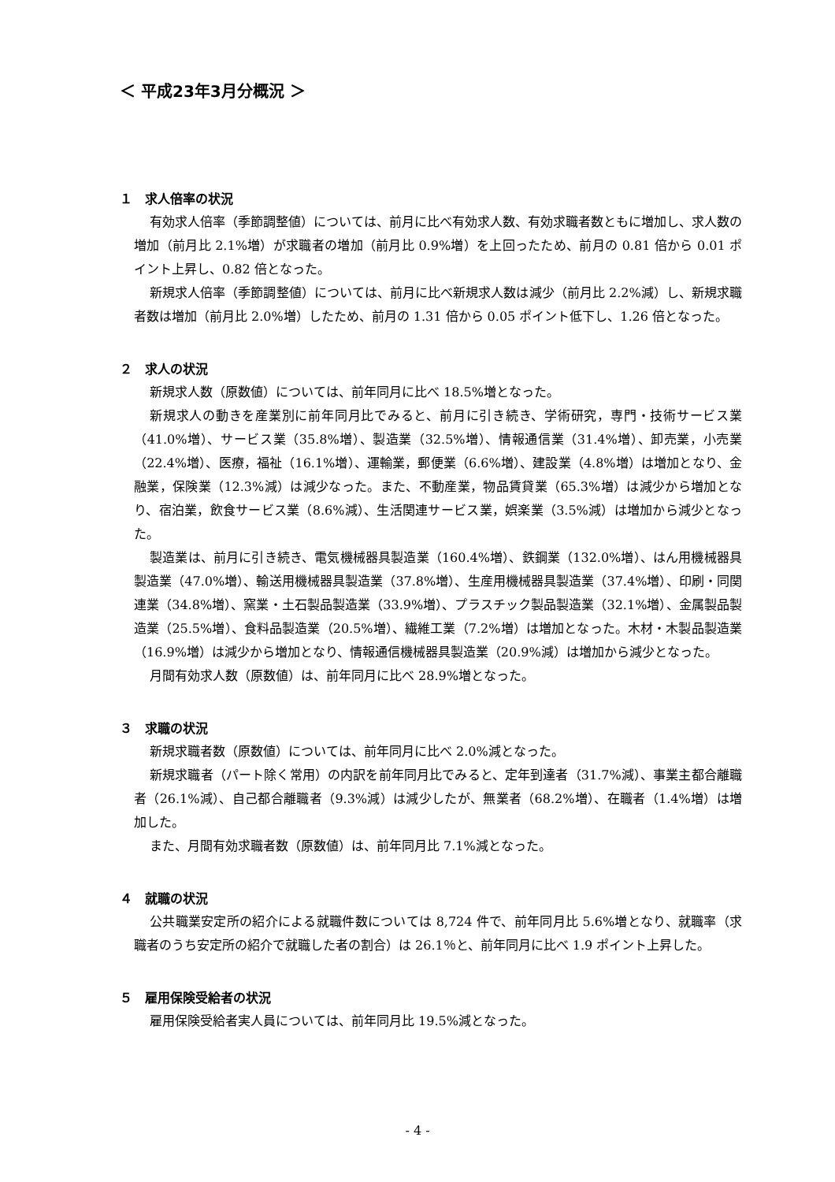＜ 平成23年3月分概況 ＞
１　求人倍率の状況
有効求人倍率（季節調整値）については、前月に比べ有効求人数、有効求職者数ともに増加し、求人数の増加（前月比 2.1%増）が求職者の増加（前月比 0.9%増）を上回ったため、前月の 0.81 倍から 0.01 ポイント上昇し、0.82 倍となった。
新規求人倍率（季節調整値）については、前月に比べ新規求人数は減少（前月比 2.2%減）し、新規求職者数は増加（前月比 2.0%増）したため、前月の 1.31 倍から 0.05 ポイント低下し、1.26 倍となった。
２　求人の状況
新規求人数（原数値）については、前年同月に比べ 18.5%増となった。
新規求人の動きを産業別に前年同月比でみると、前月に引き続き、学術研究，専門・技術サービス業（41.0%増）、サービス業（35.8%増）、製造業（32.5%増）、情報通信業（31.4%増）、卸売業，小売業（22.4%増）、医療，福祉（16.1%増）、運輸業，郵便業（6.6%増）、建設業（4.8%増）は増加となり、金融業，保険業（12.3%減）は減少なった。また、不動産業，物品賃貸業（65.3%増）は減少から増加となり、宿泊業，飲食サービス業（8.6%減）、生活関連サービス業，娯楽業（3.5%減）は増加から減少となった。
製造業は、前月に引き続き、電気機械器具製造業（160.4%増）、鉄鋼業（132.0%増）、はん用機械器具製造業（47.0%増）、輸送用機械器具製造業（37.8%増）、生産用機械器具製造業（37.4%増）、印刷・同関連業（34.8%増）、窯業・土石製品製造業（33.9%増）、プラスチック製品製造業（32.1%増）、金属製品製造業（25.5%増）、食料品製造業（20.5%増）、繊維工業（7.2%増）は増加となった。木材・木製品製造業（16.9%増）は減少から増加となり、情報通信機械器具製造業（20.9%減）は増加から減少となった。
月間有効求人数（原数値）は、前年同月に比べ 28.9%増となった。
３　求職の状況
新規求職者数（原数値）については、前年同月に比べ 2.0%減となった。
新規求職者（パート除く常用）の内訳を前年同月比でみると、定年到達者（31.7%減）、事業主都合離職者（26.1%減）、自己都合離職者（9.3%減）は減少したが、無業者（68.2%増）、在職者（1.4%増）は増加した。
また、月間有効求職者数（原数値）は、前年同月比 7.1%減となった。
４　就職の状況
公共職業安定所の紹介による就職件数については 8,724 件で、前年同月比 5.6%増となり、就職率（求職者のうち安定所の紹介で就職した者の割合）は 26.1％と、前年同月に比べ 1.9 ポイント上昇した。
５　雇用保険受給者の状況
雇用保険受給者実人員については、前年同月比 19.5%減となった。
- 4 -